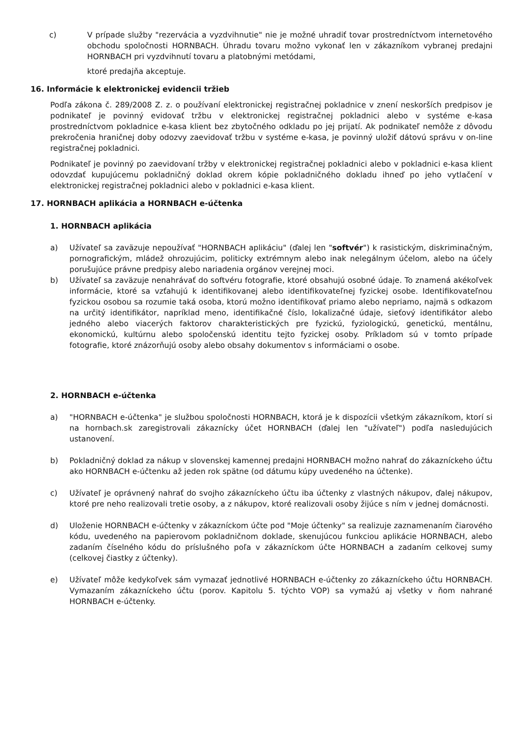c) V prípade služby "rezervácia a vyzdvihnutie" nie je možné uhradiť tovar prostredníctvom internetového obchodu spoločnosti HORNBACH. Úhradu tovaru možno vykonať len v zákazníkom vybranej predajni HORNBACH pri vyzdvihnutí tovaru a platobnými metódami,
ktoré predajňa akceptuje.
16. Informácie k elektronickej evidencii tržieb
Podľa zákona č. 289/2008 Z. z. o používaní elektronickej registračnej pokladnice v znení neskorších predpisov je podnikateľ je povinný evidovať tržbu v elektronickej registračnej pokladnici alebo v systéme e-kasa prostredníctvom pokladnice e-kasa klient bez zbytočného odkladu po jej prijatí. Ak podnikateľ nemôže z dôvodu prekročenia hraničnej doby odozvy zaevidovať tržbu v systéme e-kasa, je povinný uložiť dátovú správu v on-line registračnej pokladnici.
Podnikateľ je povinný po zaevidovaní tržby v elektronickej registračnej pokladnici alebo v pokladnici e-kasa klient odovzdať kupujúcemu pokladničný doklad okrem kópie pokladničného dokladu ihneď po jeho vytlačení v elektronickej registračnej pokladnici alebo v pokladnici e-kasa klient.
17. HORNBACH aplikácia a HORNBACH e-účtenka
1. HORNBACH aplikácia
a) Užívateľ sa zaväzuje nepoužívať "HORNBACH aplikáciu" (ďalej len "softvér") k rasistickým, diskriminačným, pornografickým, mládež ohrozujúcim, politicky extrémnym alebo inak nelegálnym účelom, alebo na účely porušujúce právne predpisy alebo nariadenia orgánov verejnej moci.
b) Užívateľ sa zaväzuje nenahrávať do softvéru fotografie, ktoré obsahujú osobné údaje. To znamená akékoľvek informácie, ktoré sa vzťahujú k identifikovanej alebo identifikovateľnej fyzickej osobe. Identifikovateľnou fyzickou osobou sa rozumie taká osoba, ktorú možno identifikovať priamo alebo nepriamo, najmä s odkazom na určitý identifikátor, napríklad meno, identifikačné číslo, lokalizačné údaje, sieťový identifikátor alebo jedného alebo viacerých faktorov charakteristických pre fyzickú, fyziologickú, genetickú, mentálnu, ekonomickú, kultúrnu alebo spoločenskú identitu tejto fyzickej osoby. Príkladom sú v tomto prípade fotografie, ktoré znázorňujú osoby alebo obsahy dokumentov s informáciami o osobe.
2. HORNBACH e-účtenka
a) "HORNBACH e-účtenka" je službou spoločnosti HORNBACH, ktorá je k dispozícii všetkým zákazníkom, ktorí si na hornbach.sk zaregistrovali zákaznícky účet HORNBACH (ďalej len "užívateľ") podľa nasledujúcich ustanovení.
b) Pokladničný doklad za nákup v slovenskej kamennej predajni HORNBACH možno nahrať do zákazníckeho účtu ako HORNBACH e-účtenku až jeden rok spätne (od dátumu kúpy uvedeného na účtenke).
c) Užívateľ je oprávnený nahrať do svojho zákazníckeho účtu iba účtenky z vlastných nákupov, ďalej nákupov, ktoré pre neho realizovali tretie osoby, a z nákupov, ktoré realizovali osoby žijúce s ním v jednej domácnosti.
d) Uloženie HORNBACH e-účtenky v zákazníckom účte pod "Moje účtenky" sa realizuje zaznamenaním čiarového kódu, uvedeného na papierovom pokladničnom doklade, skenujúcou funkciou aplikácie HORNBACH, alebo zadaním číselného kódu do príslušného poľa v zákazníckom účte HORNBACH a zadaním celkovej sumy (celkovej čiastky z účtenky).
e) Užívateľ môže kedykoľvek sám vymazať jednotlivé HORNBACH e-účtenky zo zákazníckeho účtu HORNBACH. Vymazaním zákazníckeho účtu (porov. Kapitolu 5. týchto VOP) sa vymažú aj všetky v ňom nahrané HORNBACH e-účtenky.